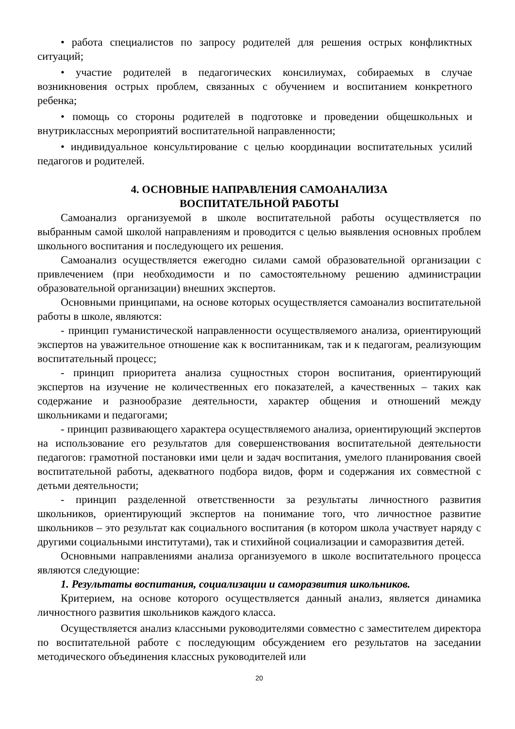• работа специалистов по запросу родителей для решения острых конфликтных ситуаций;
• участие родителей в педагогических консилиумах, собираемых в случае возникновения острых проблем, связанных с обучением и воспитанием конкретного ребенка;
• помощь со стороны родителей в подготовке и проведении общешкольных и внутриклассных мероприятий воспитательной направленности;
• индивидуальное консультирование с целью координации воспитательных усилий педагогов и родителей.
4. ОСНОВНЫЕ НАПРАВЛЕНИЯ САМОАНАЛИЗА
ВОСПИТАТЕЛЬНОЙ РАБОТЫ
Самоанализ организуемой в школе воспитательной работы осуществляется по выбранным самой школой направлениям и проводится с целью выявления основных проблем школьного воспитания и последующего их решения.
Самоанализ осуществляется ежегодно силами самой образовательной организации с привлечением (при необходимости и по самостоятельному решению администрации образовательной организации) внешних экспертов.
Основными принципами, на основе которых осуществляется самоанализ воспитательной работы в школе, являются:
- принцип гуманистической направленности осуществляемого анализа, ориентирующий экспертов на уважительное отношение как к воспитанникам, так и к педагогам, реализующим воспитательный процесс;
- принцип приоритета анализа сущностных сторон воспитания, ориентирующий экспертов на изучение не количественных его показателей, а качественных – таких как содержание и разнообразие деятельности, характер общения и отношений между школьниками и педагогами;
- принцип развивающего характера осуществляемого анализа, ориентирующий экспертов на использование его результатов для совершенствования воспитательной деятельности педагогов: грамотной постановки ими цели и задач воспитания, умелого планирования своей воспитательной работы, адекватного подбора видов, форм и содержания их совместной с детьми деятельности;
- принцип разделенной ответственности за результаты личностного развития школьников, ориентирующий экспертов на понимание того, что личностное развитие школьников – это результат как социального воспитания (в котором школа участвует наряду с другими социальными институтами), так и стихийной социализации и саморазвития детей.
Основными направлениями анализа организуемого в школе воспитательного процесса являются следующие:
1. Результаты воспитания, социализации и саморазвития школьников.
Критерием, на основе которого осуществляется данный анализ, является динамика личностного развития школьников каждого класса.
Осуществляется анализ классными руководителями совместно с заместителем директора по воспитательной работе с последующим обсуждением его результатов на заседании методического объединения классных руководителей или
20